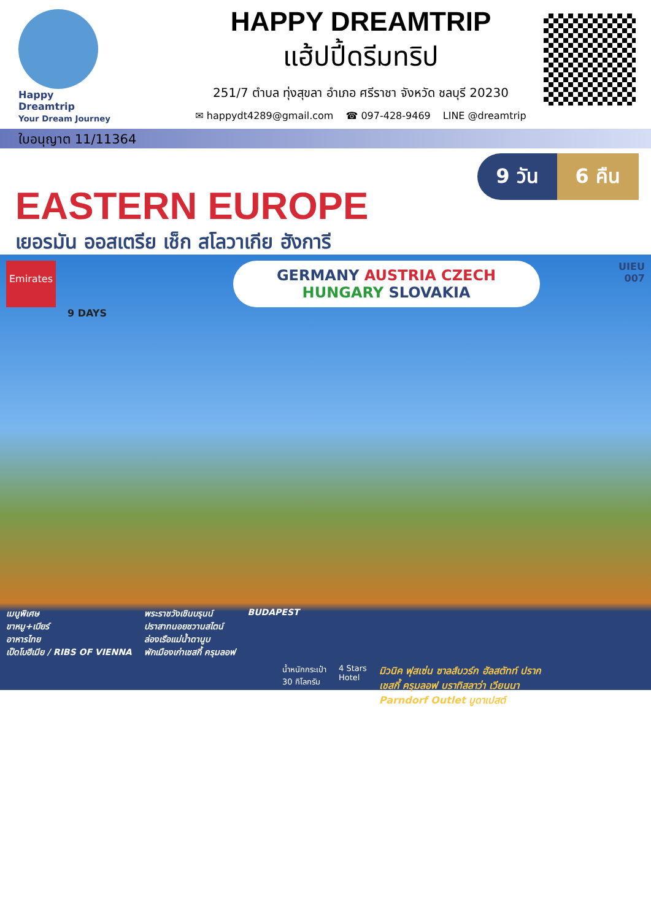Happy
Dreamtrip
Your Dream Journey
ใบอนุญาต 11/11364
HAPPY DREAMTRIP
แฮ้ปปี้ดรีมทริป
251/7 ตำบล ทุ่งสุขลา อำเภอ ศรีราชา จังหวัด ชลบุรี 20230
✉ happydt4289@gmail.com ☎ 097-428-9469 LINE @dreamtrip
9 วัน 6 คืน
EASTERN EUROPE
เยอรมัน ออสเตรีย เช็ก สโลวาเกีย ฮังการี
Emirates
GERMANY AUSTRIA CZECH
HUNGARY SLOVAKIA
UIEU
007
9 DAYS
เมนูพิเศษ
ขาหมู+เบียร์
อาหารไทย
เป็ดโบฮีเมีย / RIBS OF VIENNA
พระราชวังเชินบรุนน์
ปราสาทนอยชวานสไตน์
ล่องเรือแม่น้ำดานูบ
พักเมืองเก่าเชสกี้ ครุมลอฟ
BUDAPEST
น้ำหนักกระเป๋า
30 กิโลกรัม 4 Stars
Hotel มิวนิค ฟุสเซ่น ซาลส์บวร์ก ฮัลสตัทท์ ปราก
เชสกี้ ครุมลอฟ บราทิสลาว่า เวียนนา
Parndorf Outlet บูดาเปสต์